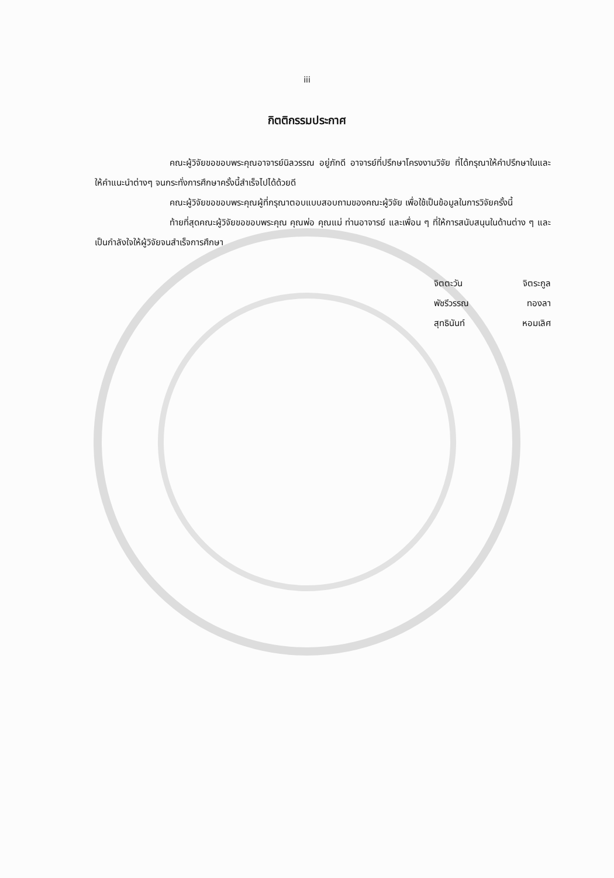iii
กิตติกรรมประกาศ
คณะผู้วิจัยขอขอบพระคุณอาจารย์นิลวรรณ อยู่ภักดี อาจารย์ที่ปรึกษาโครงงานวิจัย ที่ได้กรุณาให้คำปรึกษาในและให้คำแนะนำต่างๆ จนกระทั่งการศึกษาครั้งนี้สำเร็จไปได้ด้วยดี
คณะผู้วิจัยขอขอบพระคุณผู้ที่กรุณาตอบแบบสอบถามของคณะผู้วิจัย เพื่อใช้เป็นข้อมูลในการวิจัยครั้งนี้
ท้ายที่สุดคณะผู้วิจัยขอขอบพระคุณ คุณพ่อ คุณแม่ ท่านอาจารย์ และเพื่อน ๆ ที่ให้การสนับสนุนในด้านต่าง ๆ และเป็นกำลังใจให้ผู้วิจัยจนสำเร็จการศึกษา
จิตตะวัน จิตระกูล
พัชรีวรรณ ทองลา
สุทธินันท์ หอมเลิศ